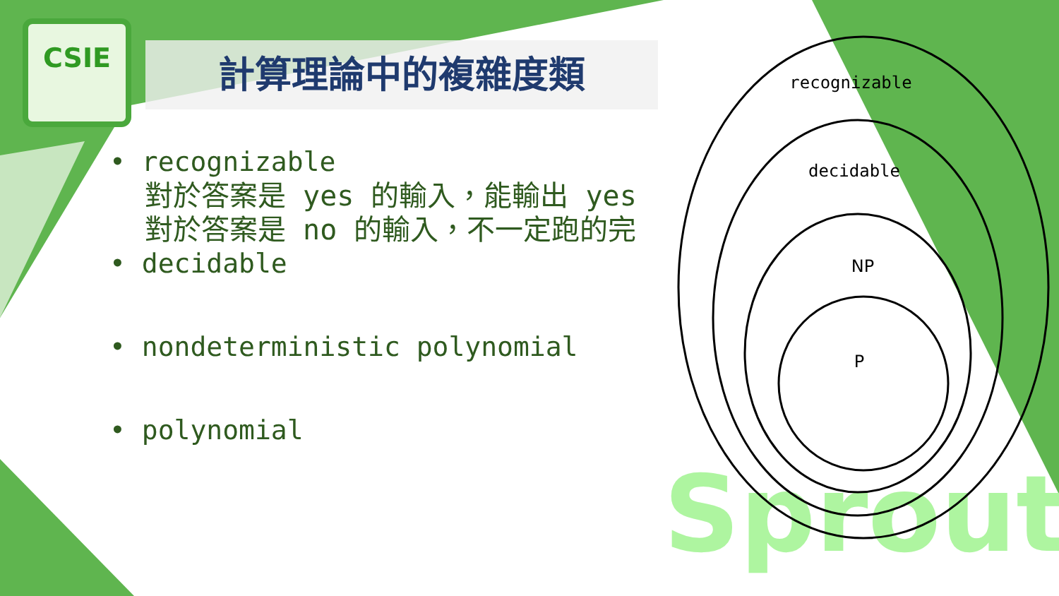Sprout
CSIE
計算理論中的複雜度類
• recognizable
對於答案是 yes 的輸入，能輸出 yes
對於答案是 no 的輸入，不一定跑的完
• decidable
• nondeterministic polynomial
• polynomial
recognizable
decidable
NP
P